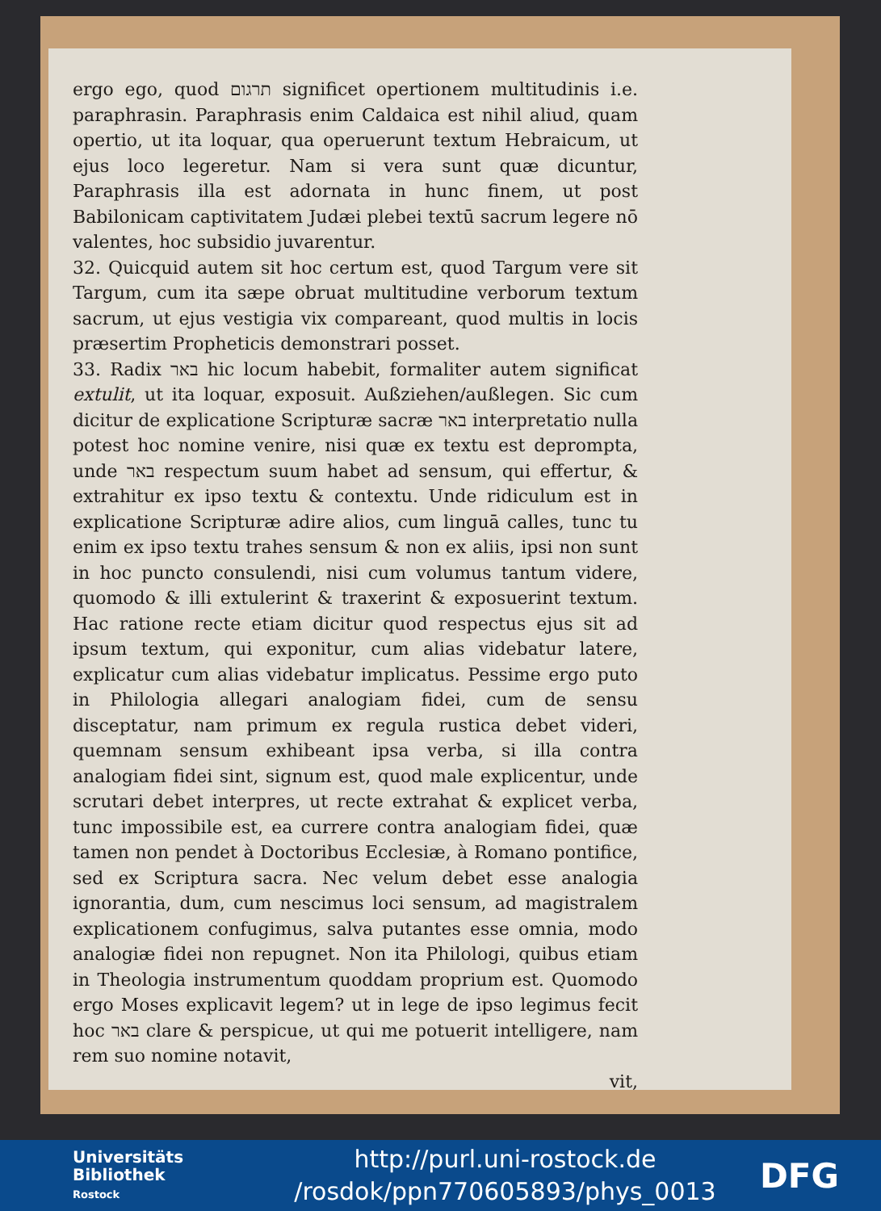ergo ego, quod תרגום significet opertionem multitudinis i.e. paraphrasin. Paraphrasis enim Caldaica est nihil aliud, quam opertio, ut ita loquar, qua operuerunt textum Hebraicum, ut ejus loco legeretur. Nam si vera sunt quæ dicuntur, Paraphrasis illa est adornata in hunc finem, ut post Babilonicam captivitatem Judæi plebei textū sacrum legere nō valentes, hoc subsidio juvarentur.
32. Quicquid autem sit hoc certum est, quod Targum vere sit Targum, cum ita sæpe obruat multitudine verborum textum sacrum, ut ejus vestigia vix compareant, quod multis in locis præsertim Propheticis demonstrari posset.
33. Radix באר hic locum habebit, formaliter autem significat extulit, ut ita loquar, exposuit. Außziehen/außlegen. Sic cum dicitur de explicatione Scripturæ sacræ באר interpretatio nulla potest hoc nomine venire, nisi quæ ex textu est deprompta, unde באר respectum suum habet ad sensum, qui effertur, & extrahitur ex ipso textu & contextu. Unde ridiculum est in explicatione Scripturæ adire alios, cum linguā calles, tunc tu enim ex ipso textu trahes sensum & non ex aliis, ipsi non sunt in hoc puncto consulendi, nisi cum volumus tantum videre, quomodo & illi extulerint & traxerint & exposuerint textum. Hac ratione recte etiam dicitur quod respectus ejus sit ad ipsum textum, qui exponitur, cum alias videbatur latere, explicatur cum alias videbatur implicatus. Pessime ergo puto in Philologia allegari analogiam fidei, cum de sensu disceptatur, nam primum ex regula rustica debet videri, quemnam sensum exhibeant ipsa verba, si illa contra analogiam fidei sint, signum est, quod male explicentur, unde scrutari debet interpres, ut recte extrahat & explicet verba, tunc impossibile est, ea currere contra analogiam fidei, quæ tamen non pendet à Doctoribus Ecclesiæ, à Romano pontifice, sed ex Scriptura sacra. Nec velum debet esse analogia ignorantia, dum, cum nescimus loci sensum, ad magistralem explicationem confugimus, salva putantes esse omnia, modo analogiæ fidei non repugnet. Non ita Philologi, quibus etiam in Theologia instrumentum quoddam proprium est. Quomodo ergo Moses explicavit legem? ut in lege de ipso legimus fecit hoc באר clare & perspicue, ut qui me potuerit intelligere, nam rem suo nomine notavit,
vit,
Universitäts
Bibliothek
Rostock
http://purl.uni-rostock.de
/rosdok/ppn770605893/phys_0013
DFG